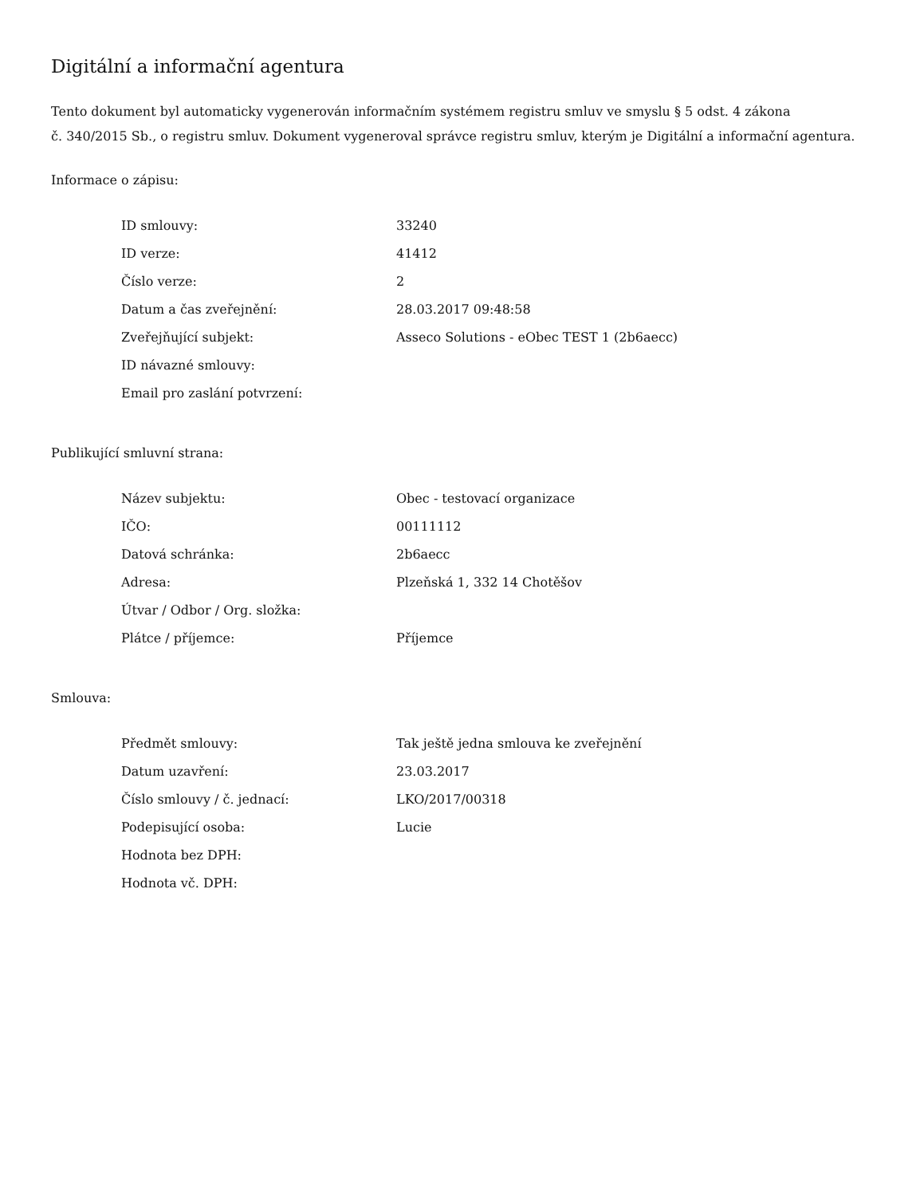Digitální a informační agentura
Tento dokument byl automaticky vygenerován informačním systémem registru smluv ve smyslu § 5 odst. 4 zákona
č. 340/2015 Sb., o registru smluv. Dokument vygeneroval správce registru smluv, kterým je Digitální a informační agentura.
Informace o zápisu:
| ID smlouvy: | 33240 |
| ID verze: | 41412 |
| Číslo verze: | 2 |
| Datum a čas zveřejnění: | 28.03.2017 09:48:58 |
| Zveřejňující subjekt: | Asseco Solutions - eObec TEST 1 (2b6aecc) |
| ID návazné smlouvy: | |
| Email pro zaslání potvrzení: | |
Publikující smluvní strana:
| Název subjektu: | Obec - testovací organizace |
| IČO: | 00111112 |
| Datová schránka: | 2b6aecc |
| Adresa: | Plzeňská 1, 332 14 Chotěšov |
| Útvar / Odbor / Org. složka: | |
| Plátce / příjemce: | Příjemce |
Smlouva:
| Předmět smlouvy: | Tak ještě jedna smlouva ke zveřejnění |
| Datum uzavření: | 23.03.2017 |
| Číslo smlouvy / č. jednací: | LKO/2017/00318 |
| Podepisující osoba: | Lucie |
| Hodnota bez DPH: | |
| Hodnota vč. DPH: | |